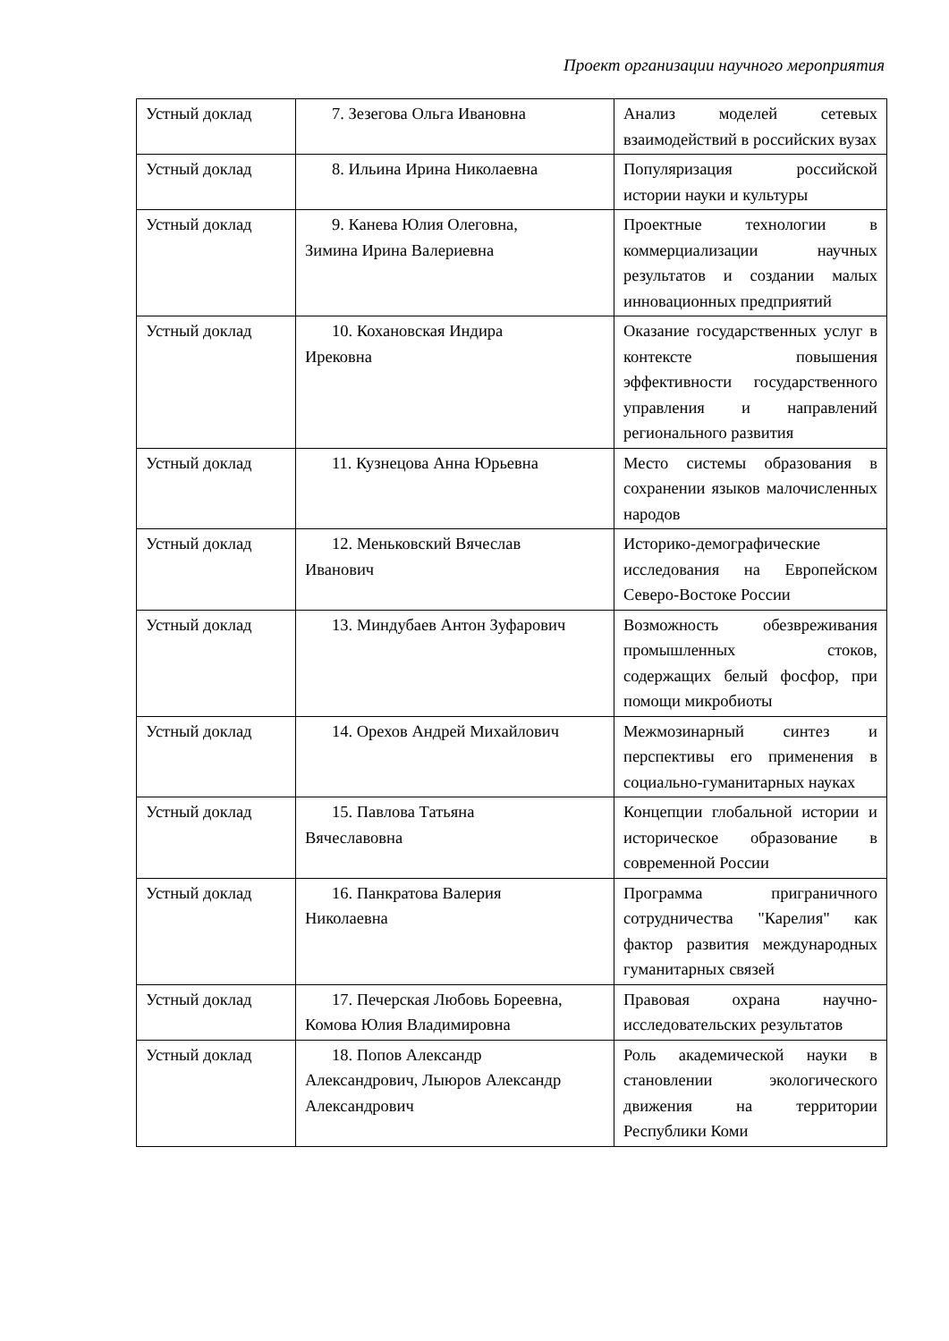Проект организации научного мероприятия
| Устный доклад | 7. Зезегова Ольга Ивановна | Анализ моделей сетевых взаимодействий в российских вузах |
| Устный доклад | 8. Ильина Ирина Николаевна | Популяризация российской истории науки и культуры |
| Устный доклад | 9. Канева Юлия Олеговна, Зимина Ирина Валериевна | Проектные технологии в коммерциализации научных результатов и создании малых инновационных предприятий |
| Устный доклад | 10. Кохановская Индира Ирековна | Оказание государственных услуг в контексте повышения эффективности государственного управления и направлений регионального развития |
| Устный доклад | 11. Кузнецова Анна Юрьевна | Место системы образования в сохранении языков малочисленных народов |
| Устный доклад | 12. Меньковский Вячеслав Иванович | Историко-демографические исследования на Европейском Северо-Востоке России |
| Устный доклад | 13. Миндубаев Антон Зуфарович | Возможность обезвреживания промышленных стоков, содержащих белый фосфор, при помощи микробиоты |
| Устный доклад | 14. Орехов Андрей Михайлович | Межмозинарный синтез и перспективы его применения в социально-гуманитарных науках |
| Устный доклад | 15. Павлова Татьяна Вячеславовна | Концепции глобальной истории и историческое образование в современной России |
| Устный доклад | 16. Панкратова Валерия Николаевна | Программа приграничного сотрудничества "Карелия" как фактор развития международных гуманитарных связей |
| Устный доклад | 17. Печерская Любовь Бореевна, Комова Юлия Владимировна | Правовая охрана научно-исследовательских результатов |
| Устный доклад | 18. Попов Александр Александрович, Лыюров Александр Александрович | Роль академической науки в становлении экологического движения на территории Республики Коми |